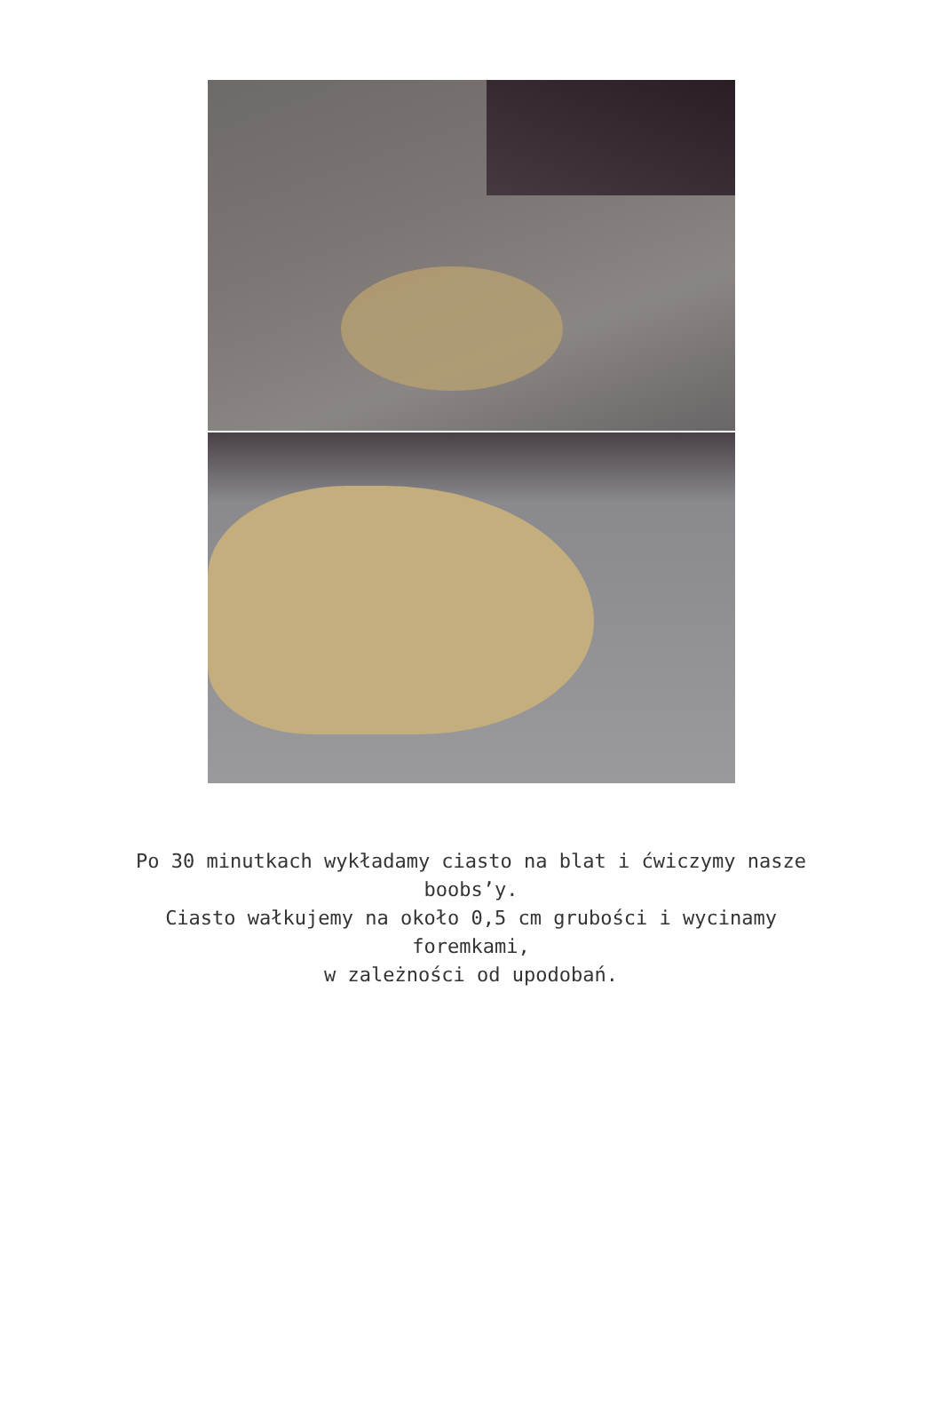Po 30 minutkach wykładamy ciasto na blat i ćwiczymy nasze
boobs’y.
Ciasto wałkujemy na około 0,5 cm grubości i wycinamy
foremkami,
w zależności od upodobań.